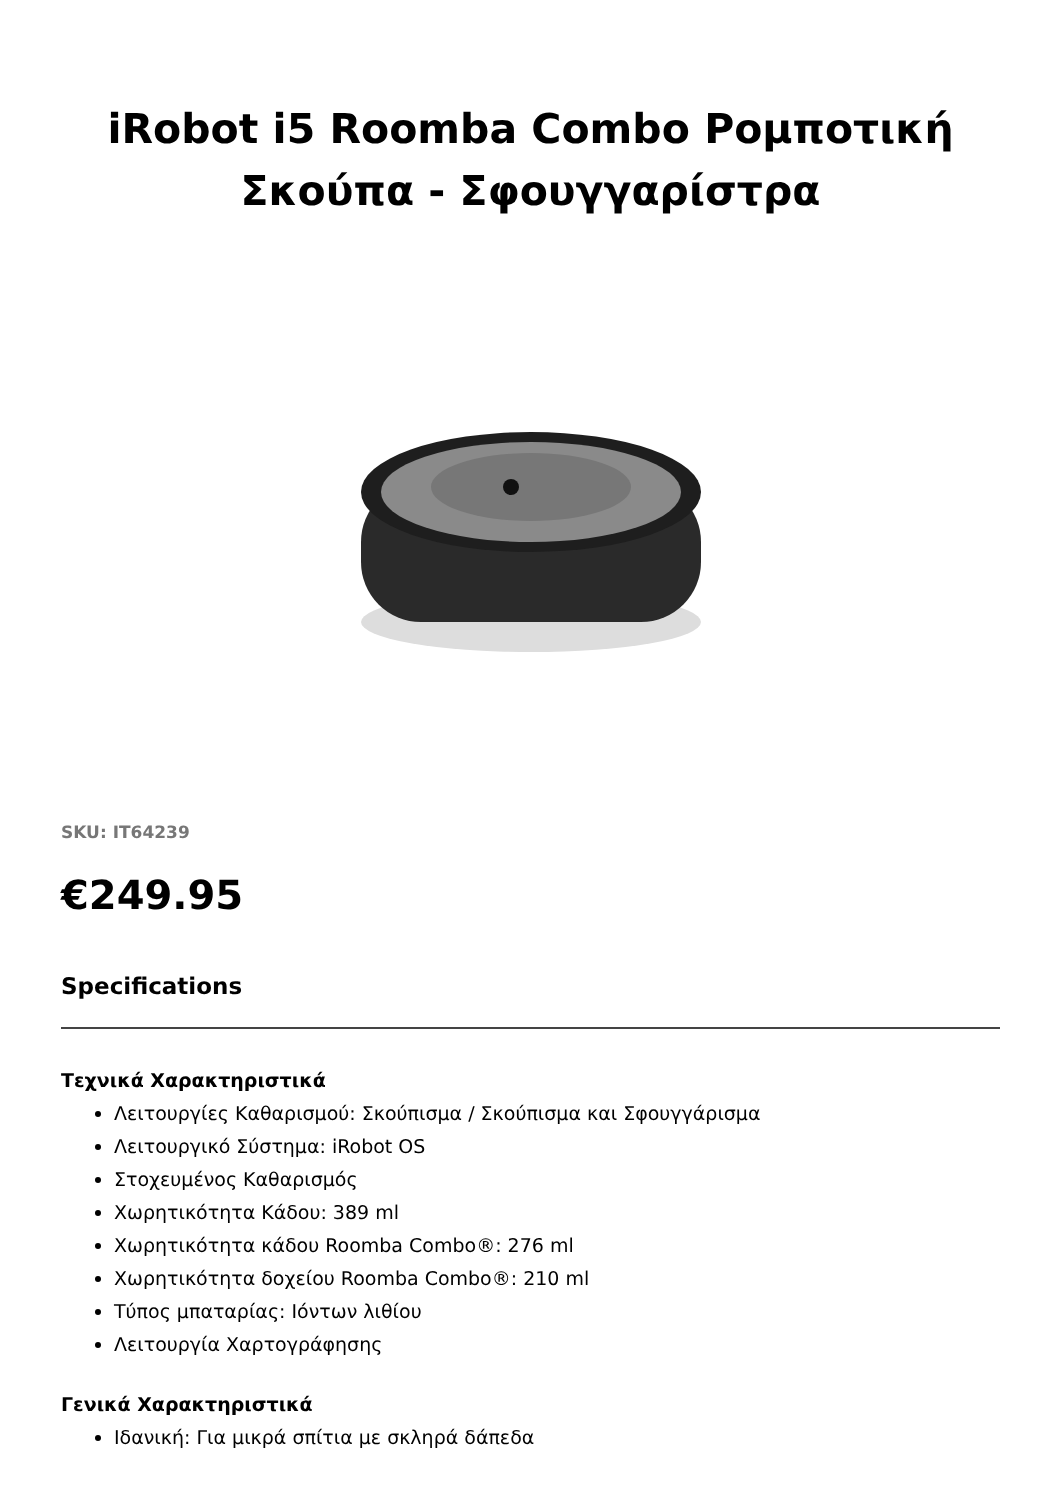iRobot i5 Roomba Combo Ρομποτική Σκούπα - Σφουγγαρίστρα
SKU: IT64239
€249.95
Specifications
Τεχνικά Χαρακτηριστικά
Λειτουργίες Καθαρισμού: Σκούπισμα / Σκούπισμα και Σφουγγάρισμα
Λειτουργικό Σύστημα: iRobot OS
Στοχευμένος Καθαρισμός
Χωρητικότητα Κάδου: 389 ml
Χωρητικότητα κάδου Roomba Combo®: 276 ml
Χωρητικότητα δοχείου Roomba Combo®: 210 ml
Τύπος μπαταρίας: Ιόντων λιθίου
Λειτουργία Χαρτογράφησης
Γενικά Χαρακτηριστικά
Ιδανική: Για μικρά σπίτια με σκληρά δάπεδα